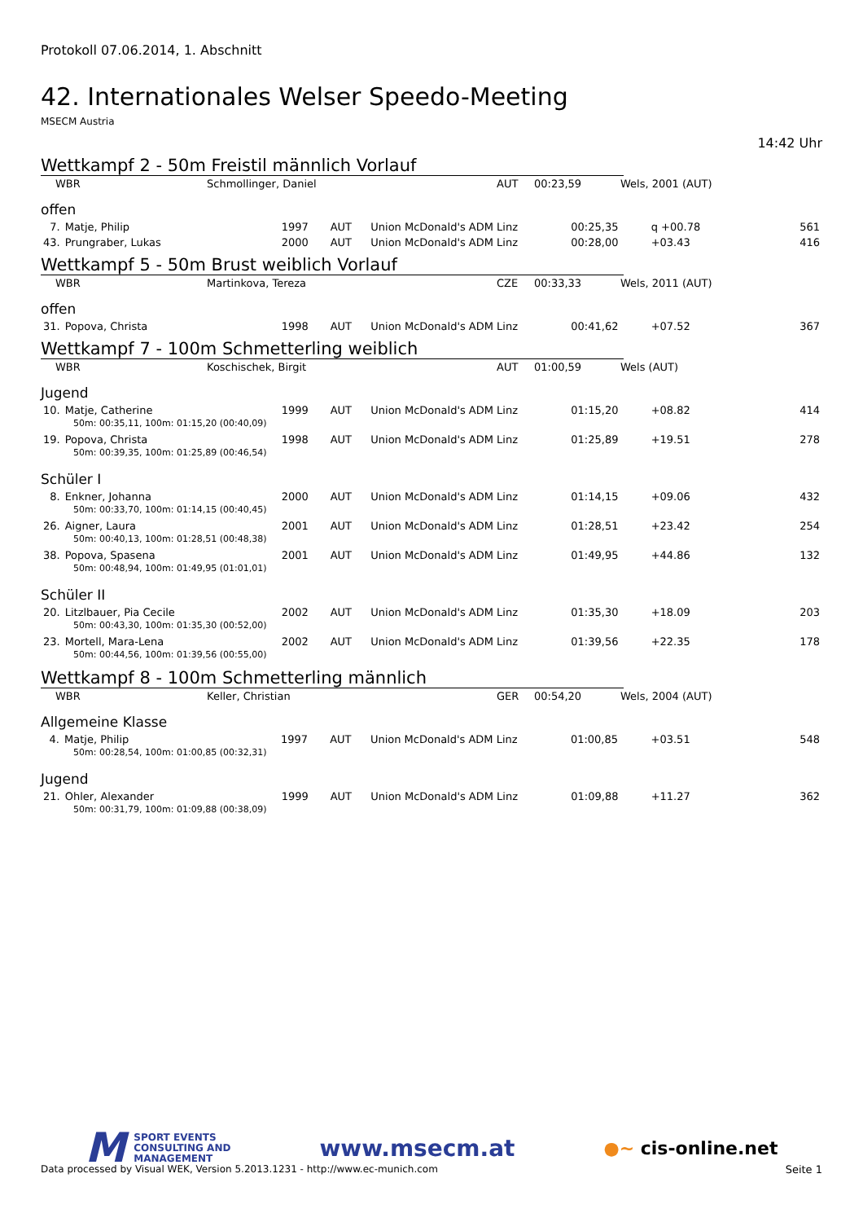Protokoll 07.06.2014, 1. Abschnitt
42. Internationales Welser Speedo-Meeting
MSECM Austria
14:42 Uhr
Wettkampf 2 - 50m Freistil männlich Vorlauf
| WBR | Schmollinger, Daniel | AUT | 00:23,59 | Wels, 2001 (AUT) |
offen
| 7. | Matje, Philip | 1997 | AUT | Union McDonald's ADM Linz | 00:25,35 | q +00.78 | 561 |
| 43. | Prungraber, Lukas | 2000 | AUT | Union McDonald's ADM Linz | 00:28,00 | +03.43 | 416 |
Wettkampf 5 - 50m Brust weiblich Vorlauf
| WBR | Martinkova, Tereza | CZE | 00:33,33 | Wels, 2011 (AUT) |
offen
| 31. | Popova, Christa | 1998 | AUT | Union McDonald's ADM Linz | 00:41,62 | +07.52 | 367 |
Wettkampf 7 - 100m Schmetterling weiblich
| WBR | Koschischek, Birgit | AUT | 01:00,59 | Wels (AUT) |
Jugend
| 10. | Matje, Catherine | 1999 | AUT | Union McDonald's ADM Linz | 01:15,20 | +08.82 | 414 |
| 50m: 00:35,11, 100m: 01:15,20 (00:40,09) | | | | | | | |
| 19. | Popova, Christa | 1998 | AUT | Union McDonald's ADM Linz | 01:25,89 | +19.51 | 278 |
| 50m: 00:39,35, 100m: 01:25,89 (00:46,54) | | | | | | | |
Schüler I
| 8. | Enkner, Johanna | 2000 | AUT | Union McDonald's ADM Linz | 01:14,15 | +09.06 | 432 |
| 50m: 00:33,70, 100m: 01:14,15 (00:40,45) | | | | | | | |
| 26. | Aigner, Laura | 2001 | AUT | Union McDonald's ADM Linz | 01:28,51 | +23.42 | 254 |
| 50m: 00:40,13, 100m: 01:28,51 (00:48,38) | | | | | | | |
| 38. | Popova, Spasena | 2001 | AUT | Union McDonald's ADM Linz | 01:49,95 | +44.86 | 132 |
| 50m: 00:48,94, 100m: 01:49,95 (01:01,01) | | | | | | | |
Schüler II
| 20. | Litzlbauer, Pia Cecile | 2002 | AUT | Union McDonald's ADM Linz | 01:35,30 | +18.09 | 203 |
| 50m: 00:43,30, 100m: 01:35,30 (00:52,00) | | | | | | | |
| 23. | Mortell, Mara-Lena | 2002 | AUT | Union McDonald's ADM Linz | 01:39,56 | +22.35 | 178 |
| 50m: 00:44,56, 100m: 01:39,56 (00:55,00) | | | | | | | |
Wettkampf 8 - 100m Schmetterling männlich
| WBR | Keller, Christian | GER | 00:54,20 | Wels, 2004 (AUT) |
Allgemeine Klasse
| 4. | Matje, Philip | 1997 | AUT | Union McDonald's ADM Linz | 01:00,85 | +03.51 | 548 |
| 50m: 00:28,54, 100m: 01:00,85 (00:32,31) | | | | | | | |
Jugend
| 21. | Ohler, Alexander | 1999 | AUT | Union McDonald's ADM Linz | 01:09,88 | +11.27 | 362 |
| 50m: 00:31,79, 100m: 01:09,88 (00:38,09) | | | | | | | |
M SPORT EVENTS
CONSULTING AND
MANAGEMENT
www.msecm.at
●~ cis-online.net
Data processed by Visual WEK, Version 5.2013.1231 - http://www.ec-munich.com Seite 1